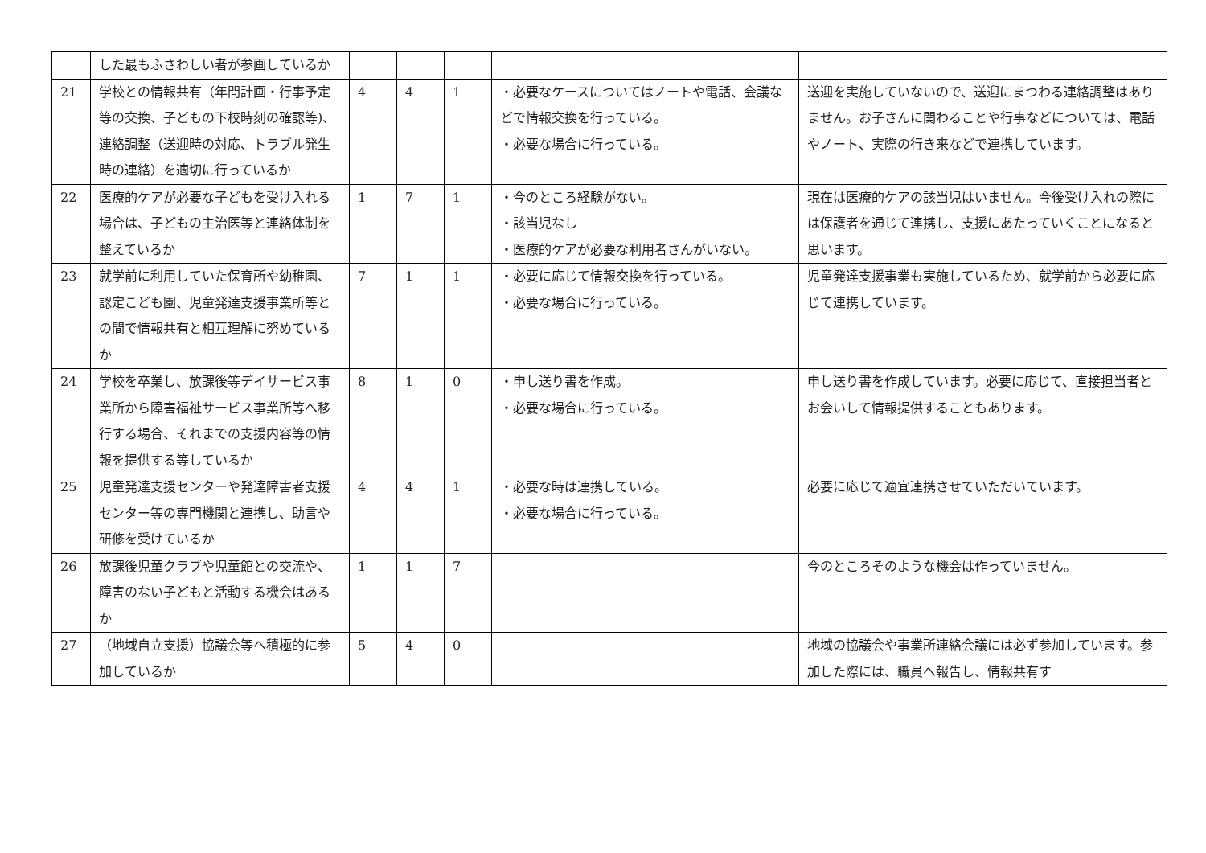| | した最もふさわしい者が参画しているか | | | | | |
| 21 | 学校との情報共有（年間計画・行事予定等の交換、子どもの下校時刻の確認等)、連絡調整（送迎時の対応、トラブル発生時の連絡）を適切に行っているか | 4 | 4 | 1 | ・必要なケースについてはノートや電話、会議などで情報交換を行っている。 ・必要な場合に行っている。 | 送迎を実施していないので、送迎にまつわる連絡調整はありません。お子さんに関わることや行事などについては、電話やノート、実際の行き来などで連携しています。 |
| 22 | 医療的ケアが必要な子どもを受け入れる場合は、子どもの主治医等と連絡体制を整えているか | 1 | 7 | 1 | ・今のところ経験がない。 ・該当児なし ・医療的ケアが必要な利用者さんがいない。 | 現在は医療的ケアの該当児はいません。今後受け入れの際には保護者を通じて連携し、支援にあたっていくことになると思います。 |
| 23 | 就学前に利用していた保育所や幼稚園、認定こども園、児童発達支援事業所等との間で情報共有と相互理解に努めているか | 7 | 1 | 1 | ・必要に応じて情報交換を行っている。 ・必要な場合に行っている。 | 児童発達支援事業も実施しているため、就学前から必要に応じて連携しています。 |
| 24 | 学校を卒業し、放課後等デイサービス事業所から障害福祉サービス事業所等へ移行する場合、それまでの支援内容等の情報を提供する等しているか | 8 | 1 | 0 | ・申し送り書を作成。 ・必要な場合に行っている。 | 申し送り書を作成しています。必要に応じて、直接担当者とお会いして情報提供することもあります。 |
| 25 | 児童発達支援センターや発達障害者支援センター等の専門機関と連携し、助言や研修を受けているか | 4 | 4 | 1 | ・必要な時は連携している。 ・必要な場合に行っている。 | 必要に応じて適宜連携させていただいています。 |
| 26 | 放課後児童クラブや児童館との交流や、障害のない子どもと活動する機会はあるか | 1 | 1 | 7 | | 今のところそのような機会は作っていません。 |
| 27 | （地域自立支援）協議会等へ積極的に参加しているか | 5 | 4 | 0 | | 地域の協議会や事業所連絡会議には必ず参加しています。参加した際には、職員へ報告し、情報共有す |